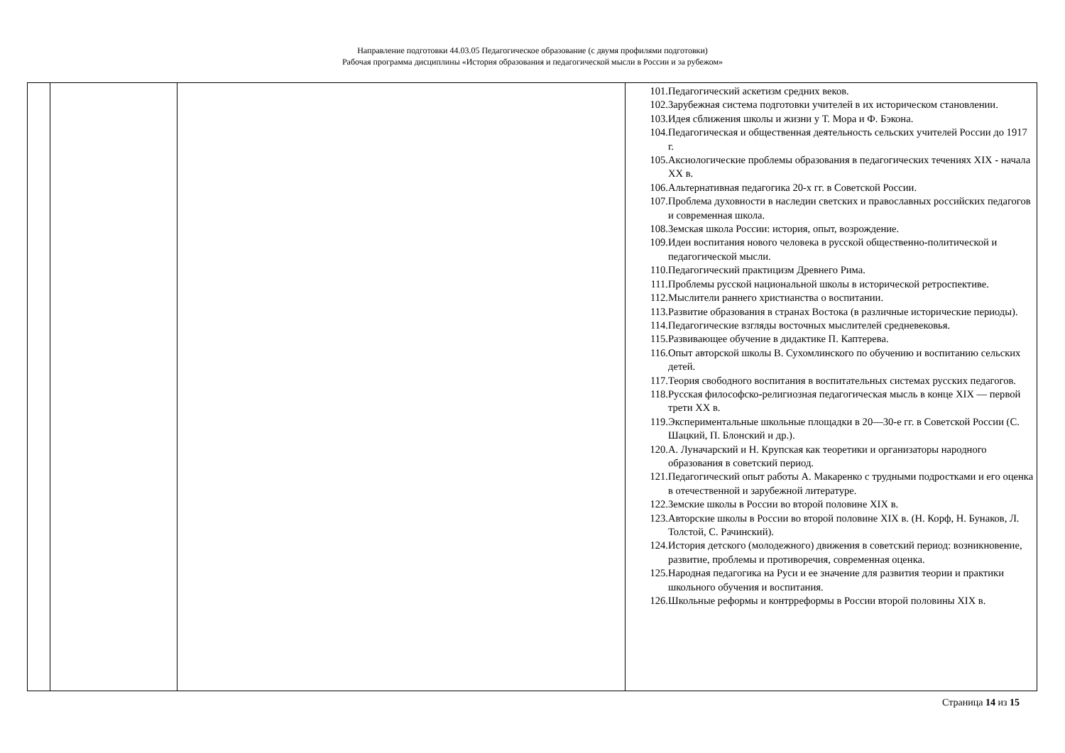Направление подготовки 44.03.05 Педагогическое образование (с двумя профилями подготовки)
Рабочая программа дисциплины «История образования и педагогической мысли в России и за рубежом»
| | | | 101. Педагогический аскетизм средних веков. 102. Зарубежная система подготовки учителей в их историческом становлении. 103. Идея сближения школы и жизни у Т. Мора и Ф. Бэкона. 104. Педагогическая и общественная деятельность сельских учителей России до 1917 г. 105. Аксиологические проблемы образования в педагогических течениях XIX - начала XX в. 106. Альтернативная педагогика 20-х гг. в Советской России. 107. Проблема духовности в наследии светских и православных российских педагогов и современная школа. 108. Земская школа России: история, опыт, возрождение. 109. Идеи воспитания нового человека в русской общественно-политической и педагогической мысли. 110. Педагогический практицизм Древнего Рима. 111. Проблемы русской национальной школы в исторической ретроспективе. 112. Мыслители раннего христианства о воспитании. 113. Развитие образования в странах Востока (в различные исторические периоды). 114. Педагогические взгляды восточных мыслителей средневековья. 115. Развивающее обучение в дидактике П. Каптерева. 116. Опыт авторской школы В. Сухомлинского по обучению и воспитанию сельских детей. 117. Теория свободного воспитания в воспитательных системах русских педагогов. 118. Русская философско-религиозная педагогическая мысль в конце XIX — первой трети XX в. 119. Экспериментальные школьные площадки в 20—30-е гг. в Советской России (С. Шацкий, П. Блонский и др.). 120. А. Луначарский и Н. Крупская как теоретики и организаторы народного образования в советский период. 121. Педагогический опыт работы А. Макаренко с трудными подростками и его оценка в отечественной и зарубежной литературе. 122. Земские школы в России во второй половине XIX в. 123. Авторские школы в России во второй половине XIX в. (Н. Корф, Н. Бунаков, Л. Толстой, С. Рачинский). 124. История детского (молодежного) движения в советский период: возникновение, развитие, проблемы и противоречия, современная оценка. 125. Народная педагогика на Руси и ее значение для развития теории и практики школьного обучения и воспитания. 126. Школьные реформы и контрреформы в России второй половины XIX в. |
Страница 14 из 15